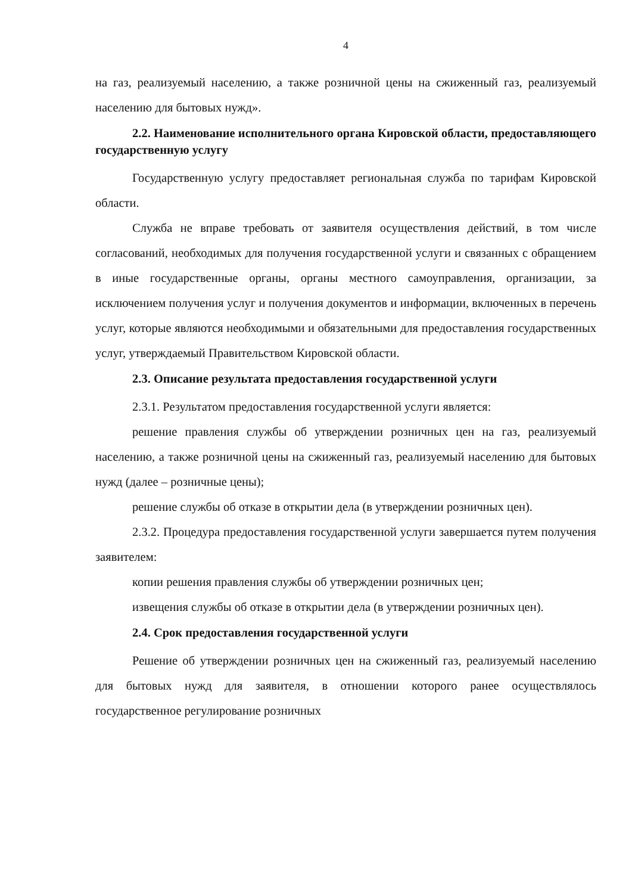4
на газ, реализуемый населению, а также розничной цены на сжиженный газ, реализуемый населению для бытовых нужд».
2.2. Наименование исполнительного органа Кировской области, предоставляющего государственную услугу
Государственную услугу предоставляет региональная служба по тарифам Кировской области.
Служба не вправе требовать от заявителя осуществления действий, в том числе согласований, необходимых для получения государственной услуги и связанных с обращением в иные государственные органы, органы местного самоуправления, организации, за исключением получения услуг и получения документов и информации, включенных в перечень услуг, которые являются необходимыми и обязательными для предоставления государственных услуг, утверждаемый Правительством Кировской области.
2.3. Описание результата предоставления государственной услуги
2.3.1. Результатом предоставления государственной услуги является:
решение правления службы об утверждении розничных цен на газ, реализуемый населению, а также розничной цены на сжиженный газ, реализуемый населению для бытовых нужд (далее – розничные цены);
решение службы об отказе в открытии дела (в утверждении розничных цен).
2.3.2. Процедура предоставления государственной услуги завершается путем получения заявителем:
копии решения правления службы об утверждении розничных цен;
извещения службы об отказе в открытии дела (в утверждении розничных цен).
2.4. Срок предоставления государственной услуги
Решение об утверждении розничных цен на сжиженный газ, реализуемый населению для бытовых нужд для заявителя, в отношении которого ранее осуществлялось государственное регулирование розничных